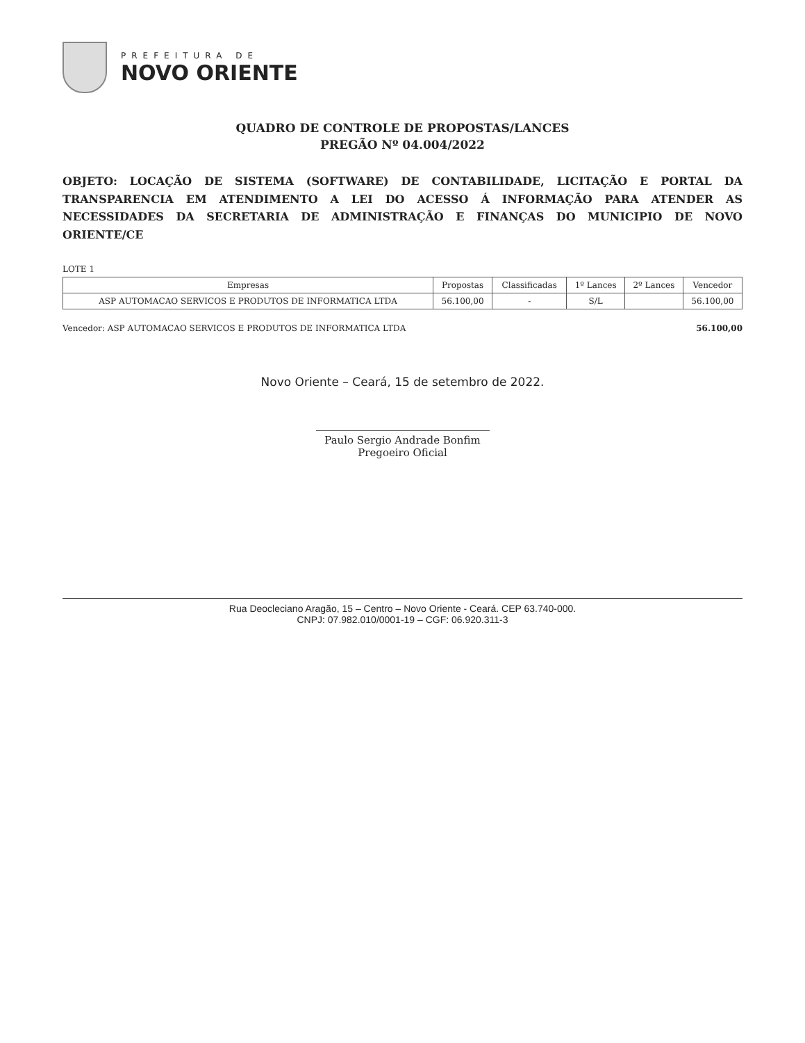PREFEITURA DE
NOVO ORIENTE
QUADRO DE CONTROLE DE PROPOSTAS/LANCES
PREGÃO Nº 04.004/2022
OBJETO: LOCAÇÃO DE SISTEMA (SOFTWARE) DE CONTABILIDADE, LICITAÇÃO E PORTAL DA TRANSPARENCIA EM ATENDIMENTO A LEI DO ACESSO Á INFORMAÇÃO PARA ATENDER AS NECESSIDADES DA SECRETARIA DE ADMINISTRAÇÃO E FINANÇAS DO MUNICIPIO DE NOVO ORIENTE/CE
LOTE 1
| Empresas | Propostas | Classificadas | 1º Lances | 2º Lances | Vencedor |
| --- | --- | --- | --- | --- | --- |
| ASP AUTOMACAO SERVICOS E PRODUTOS DE INFORMATICA LTDA | 56.100,00 | - | S/L | | 56.100,00 |
Vencedor: ASP AUTOMACAO SERVICOS E PRODUTOS DE INFORMATICA LTDA 56.100,00
Novo Oriente – Ceará, 15 de setembro de 2022.
Paulo Sergio Andrade Bonfim
Pregoeiro Oficial
Rua Deocleciano Aragão, 15 – Centro – Novo Oriente - Ceará. CEP 63.740-000.
CNPJ: 07.982.010/0001-19 – CGF: 06.920.311-3